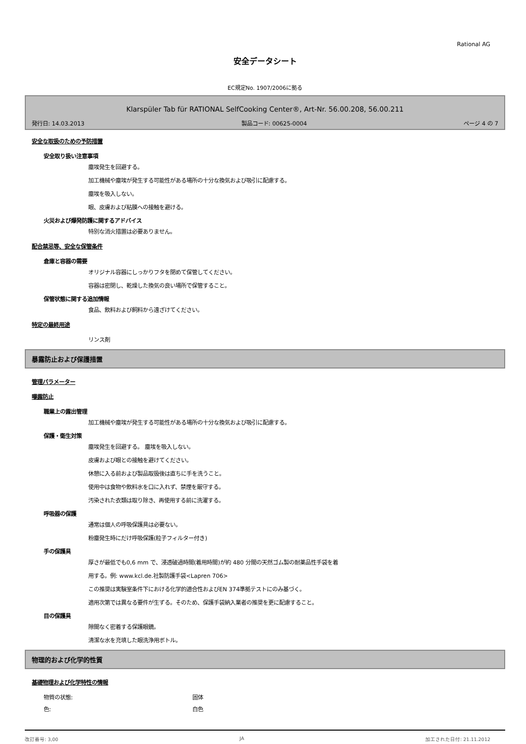Rational AG
安全データシート
EC規定No. 1907/2006に拠る
Klarspüler Tab für RATIONAL SelfCooking Center®, Art-Nr. 56.00.208, 56.00.211
発行日: 14.03.2013 製品コード: 00625-0004 ページ 4 の 7
安全な取扱のための予防措置
安全取り扱い注意事項
塵埃発生を回避する。
加工機械や塵埃が発生する可能性がある場所の十分な換気および吸引に配慮する。
塵埃を吸入しない。
眼、皮膚および粘膜への接触を避ける。
火災および爆発防護に関するアドバイス
特別な消火措置は必要ありません。
配合禁忌等、安全な保管条件
倉庫と容器の需要
オリジナル容器にしっかりフタを閉めて保管してください。
容器は密閉し、乾燥した換気の良い場所で保管すること。
保管状態に関する追加情報
食品、飲料および飼料から遠ざけてください。
特定の最終用途
リンス剤
暴露防止および保護措置
管理パラメーター
曝露防止
職業上の露出管理
加工機械や塵埃が発生する可能性がある場所の十分な換気および吸引に配慮する。
保護・衛生対策
塵埃発生を回避する。 塵埃を吸入しない。
皮膚および眼との接触を避けてください。
休憩に入る前および製品取扱後は直ちに手を洗うこと。
使用中は食物や飲料水を口に入れず、禁煙を厳守する。
汚染された衣類は取り除き、再使用する前に洗濯する。
呼吸器の保護
通常は個人の呼吸保護具は必要ない。
粉塵発生時にだけ呼吸保護(粒子フィルター付き)
手の保護具
厚さが最低でも0,6 mm で、浸透破過時間(着用時間)が約 480 分間の天然ゴム製の耐薬品性手袋を着
用する。例: www.kcl.de.社製防護手袋<Lapren 706>
この推奨は実験室条件下における化学的適合性およびEN 374準拠テストにのみ基づく。
適用次第では異なる要件が生ずる。そのため、保護手袋納入業者の推奨を更に配慮すること。
目の保護具
隙間なく密着する保護眼鏡。
清潔な水を充填した眼洗浄用ボトル。
物理的および化学的性質
基礎物理および化学特性の情報
物質の状態: 固体
色: 白色
改訂番号: 3,00 JA 加工された日付: 21.11.2012